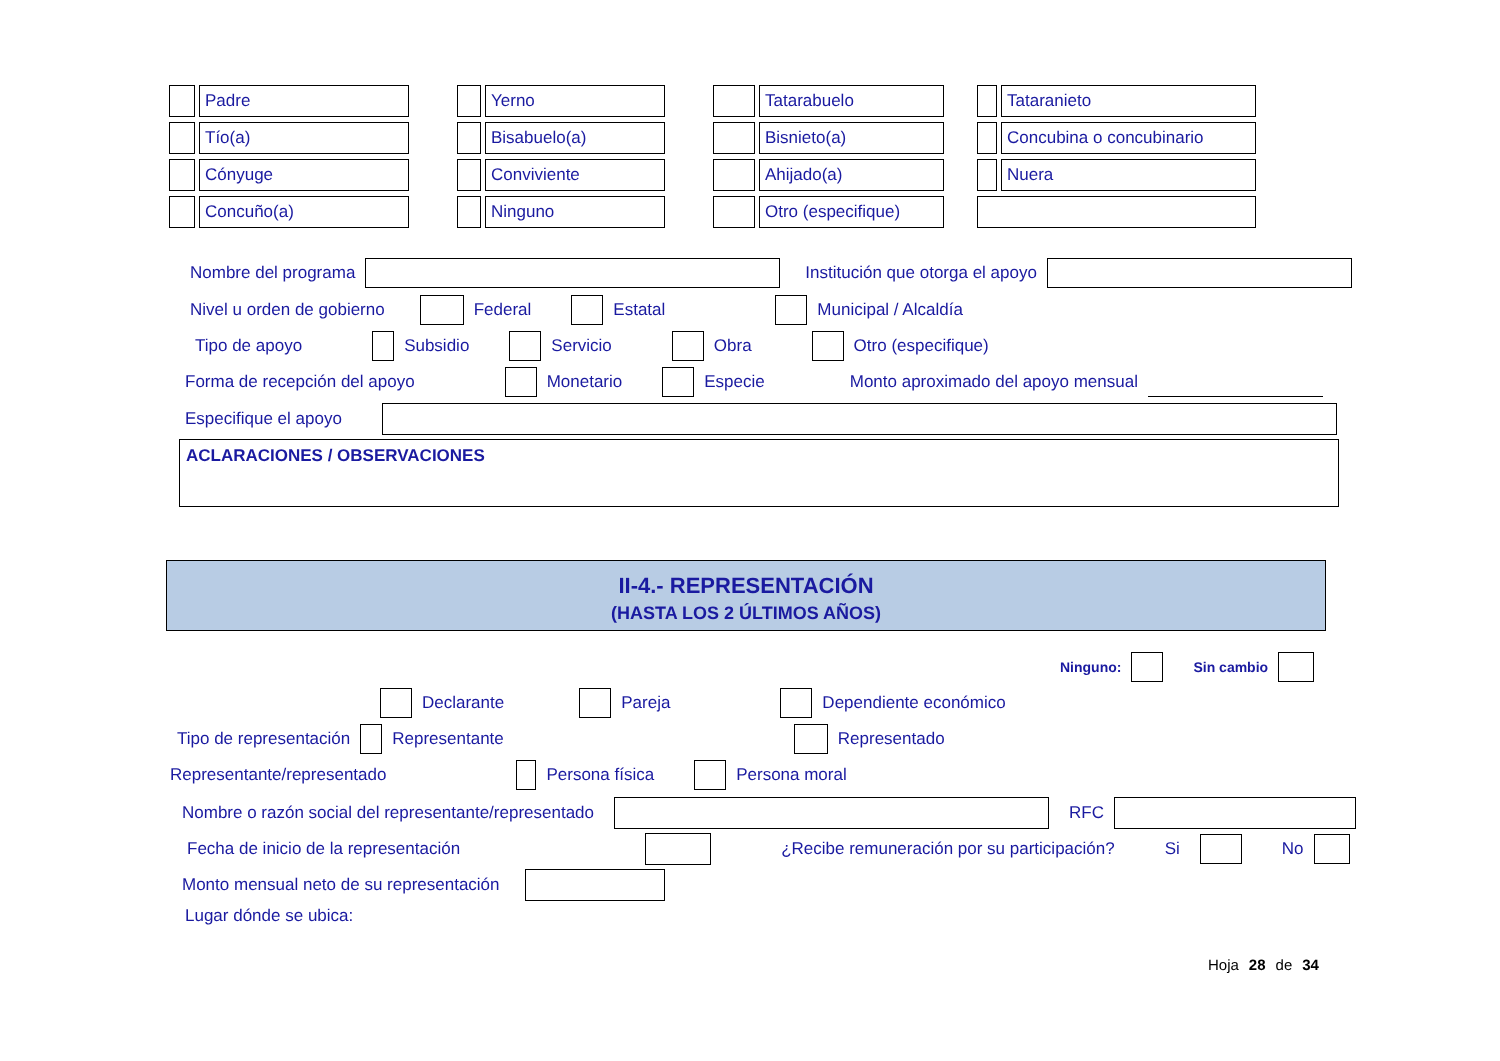| | Padre | | | Yerno | | | Tatarabuelo | | | Tataranieto |
| | Tío(a) | | | Bisabuelo(a) | | | Bisnieto(a) | | | Concubina o concubinario |
| | Cónyuge | | | Conviviente | | | Ahijado(a) | | | Nuera |
| | Concuño(a) | | | Ninguno | | | Otro (especifique) | | | |
Nombre del programa Institución que otorga el apoyo
Nivel u orden de gobierno Federal Estatal Municipal / Alcaldía
Tipo de apoyo Subsidio Servicio Obra Otro (especifique)
Forma de recepción del apoyo Monetario Especie Monto aproximado del apoyo mensual
Especifique el apoyo
ACLARACIONES / OBSERVACIONES
II-4.- REPRESENTACIÓN
(HASTA LOS 2 ÚLTIMOS AÑOS)
Ninguno: Sin cambio
Declarante Pareja Dependiente económico
Tipo de representación Representante Representado
Representante/representado Persona física Persona moral
Nombre o razón social del representante/representado RFC
Fecha de inicio de la representación ¿Recibe remuneración por su participación? Si No
Monto mensual neto de su representación
Lugar dónde se ubica:
Hoja 28 de 34